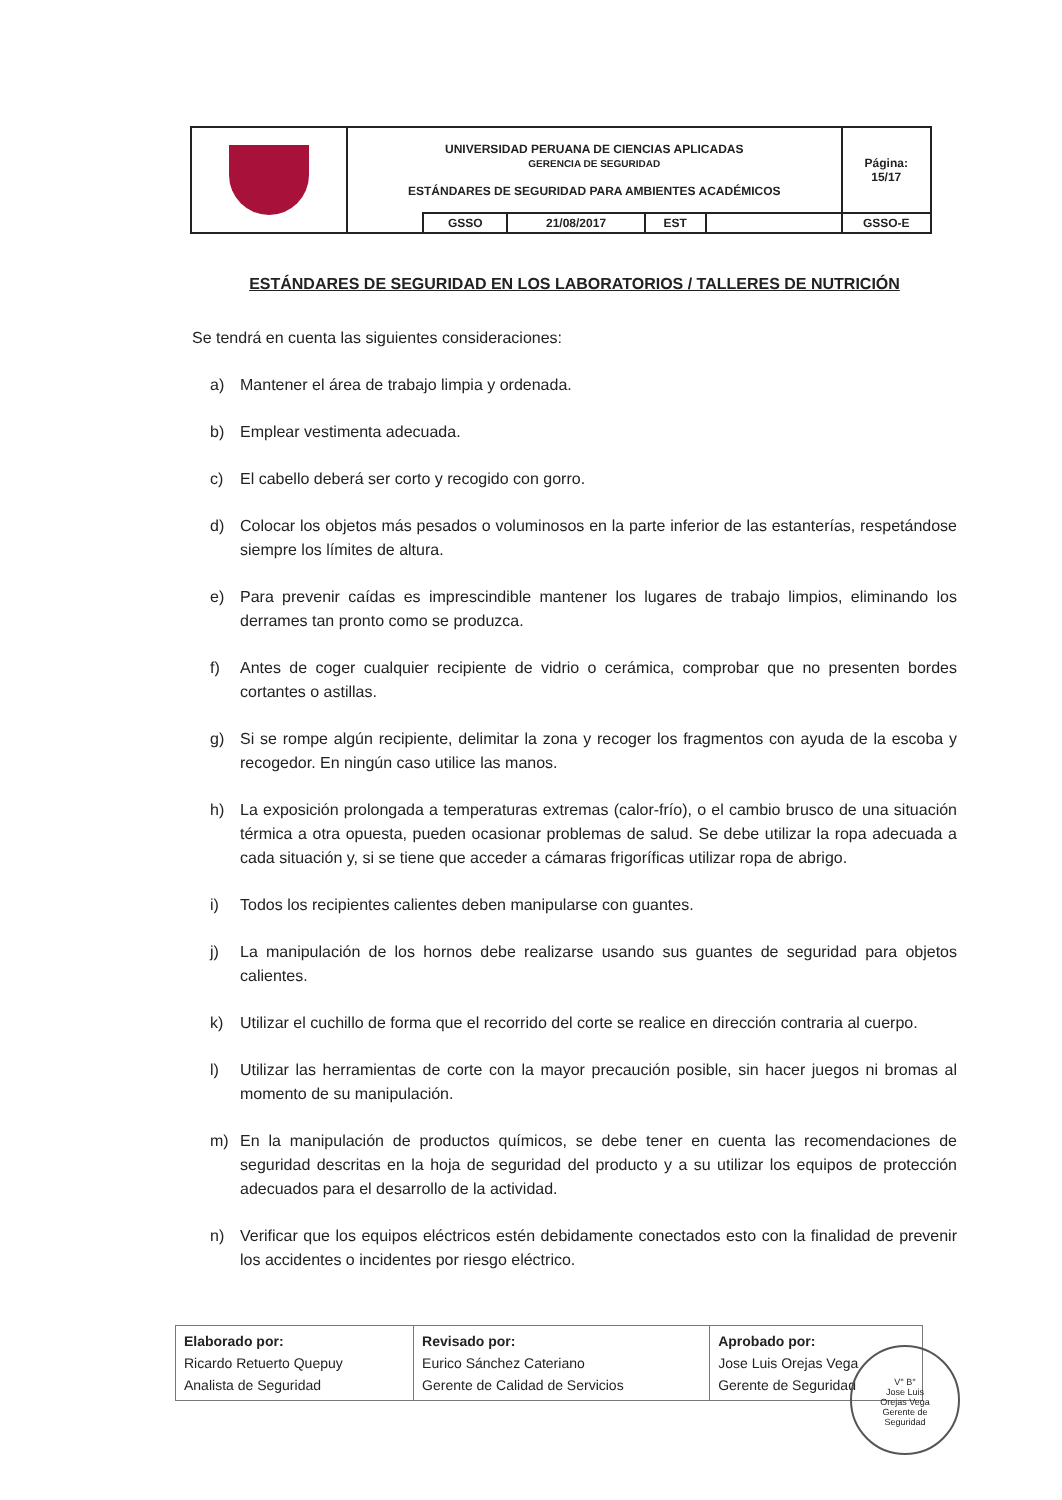| | UNIVERSIDAD PERUANA DE CIENCIAS APLICADAS GERENCIA DE SEGURIDAD ESTÁNDARES DE SEGURIDAD PARA AMBIENTES ACADÉMICOS | | | | | Página: 15/17 |
| | | GSSO | 21/08/2017 | EST | | GSSO-E |
ESTÁNDARES DE SEGURIDAD EN LOS LABORATORIOS / TALLERES DE NUTRICIÓN
Se tendrá en cuenta las siguientes consideraciones:
a) Mantener el área de trabajo limpia y ordenada.
b) Emplear vestimenta adecuada.
c) El cabello deberá ser corto y recogido con gorro.
d) Colocar los objetos más pesados o voluminosos en la parte inferior de las estanterías, respetándose siempre los límites de altura.
e) Para prevenir caídas es imprescindible mantener los lugares de trabajo limpios, eliminando los derrames tan pronto como se produzca.
f) Antes de coger cualquier recipiente de vidrio o cerámica, comprobar que no presenten bordes cortantes o astillas.
g) Si se rompe algún recipiente, delimitar la zona y recoger los fragmentos con ayuda de la escoba y recogedor. En ningún caso utilice las manos.
h) La exposición prolongada a temperaturas extremas (calor-frío), o el cambio brusco de una situación térmica a otra opuesta, pueden ocasionar problemas de salud. Se debe utilizar la ropa adecuada a cada situación y, si se tiene que acceder a cámaras frigoríficas utilizar ropa de abrigo.
i) Todos los recipientes calientes deben manipularse con guantes.
j) La manipulación de los hornos debe realizarse usando sus guantes de seguridad para objetos calientes.
k) Utilizar el cuchillo de forma que el recorrido del corte se realice en dirección contraria al cuerpo.
l) Utilizar las herramientas de corte con la mayor precaución posible, sin hacer juegos ni bromas al momento de su manipulación.
m) En la manipulación de productos químicos, se debe tener en cuenta las recomendaciones de seguridad descritas en la hoja de seguridad del producto y a su utilizar los equipos de protección adecuados para el desarrollo de la actividad.
n) Verificar que los equipos eléctricos estén debidamente conectados esto con la finalidad de prevenir los accidentes o incidentes por riesgo eléctrico.
| Elaborado por: Ricardo Retuerto Quepuy Analista de Seguridad | Revisado por: Eurico Sánchez Cateriano Gerente de Calidad de Servicios | Aprobado por: Jose Luis Orejas Vega Gerente de Seguridad |
V° B°
Jose Luis
Orejas Vega
Gerente de
Seguridad